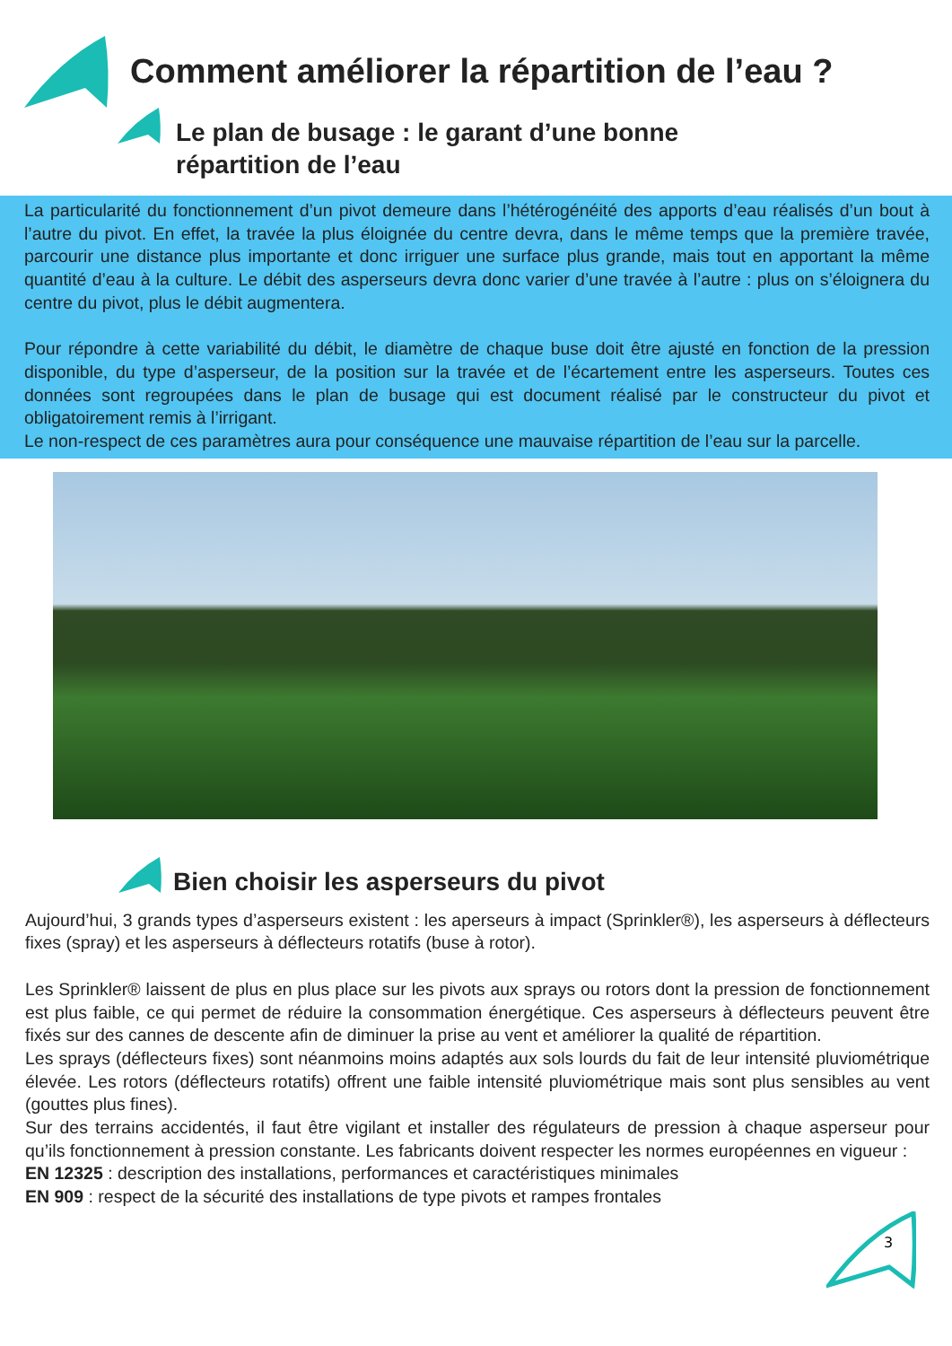Comment améliorer la répartition de l’eau ?
Le plan de busage : le garant d’une bonne
répartition de l’eau
La particularité du fonctionnement d’un pivot demeure dans l’hétérogénéité des apports d’eau réalisés d’un bout à l’autre du pivot. En effet, la travée la plus éloignée du centre devra, dans le même temps que la première travée, parcourir une distance plus importante et donc irriguer une surface plus grande, mais tout en apportant la même quantité d’eau à la culture. Le débit des asperseurs devra donc varier d’une travée à l’autre : plus on s’éloignera du centre du pivot, plus le débit augmentera.
Pour répondre à cette variabilité du débit, le diamètre de chaque buse doit être ajusté en fonction de la pression disponible, du type d’asperseur, de la position sur la travée et de l’écartement entre les asperseurs. Toutes ces données sont regroupées dans le plan de busage qui est document réalisé par le constructeur du pivot et obligatoirement remis à l’irrigant.
Le non-respect de ces paramètres aura pour conséquence une mauvaise répartition de l’eau sur la parcelle.
Bien choisir les asperseurs du pivot
Aujourd’hui, 3 grands types d’asperseurs existent : les aperseurs à impact (Sprinkler®), les asperseurs à déflecteurs fixes (spray) et les asperseurs à déflecteurs rotatifs (buse à rotor).
Les Sprinkler® laissent de plus en plus place sur les pivots aux sprays ou rotors dont la pression de fonctionnement est plus faible, ce qui permet de réduire la consommation énergétique. Ces asperseurs à déflecteurs peuvent être fixés sur des cannes de descente afin de diminuer la prise au vent et améliorer la qualité de répartition.
Les sprays (déflecteurs fixes) sont néanmoins moins adaptés aux sols lourds du fait de leur intensité pluviométrique élevée. Les rotors (déflecteurs rotatifs) offrent une faible intensité pluviométrique mais sont plus sensibles au vent (gouttes plus fines).
Sur des terrains accidentés, il faut être vigilant et installer des régulateurs de pression à chaque asperseur pour qu’ils fonctionnement à pression constante. Les fabricants doivent respecter les normes européennes en vigueur :
EN 12325 : description des installations, performances et caractéristiques minimales
EN 909 : respect de la sécurité des installations de type pivots et rampes frontales
3